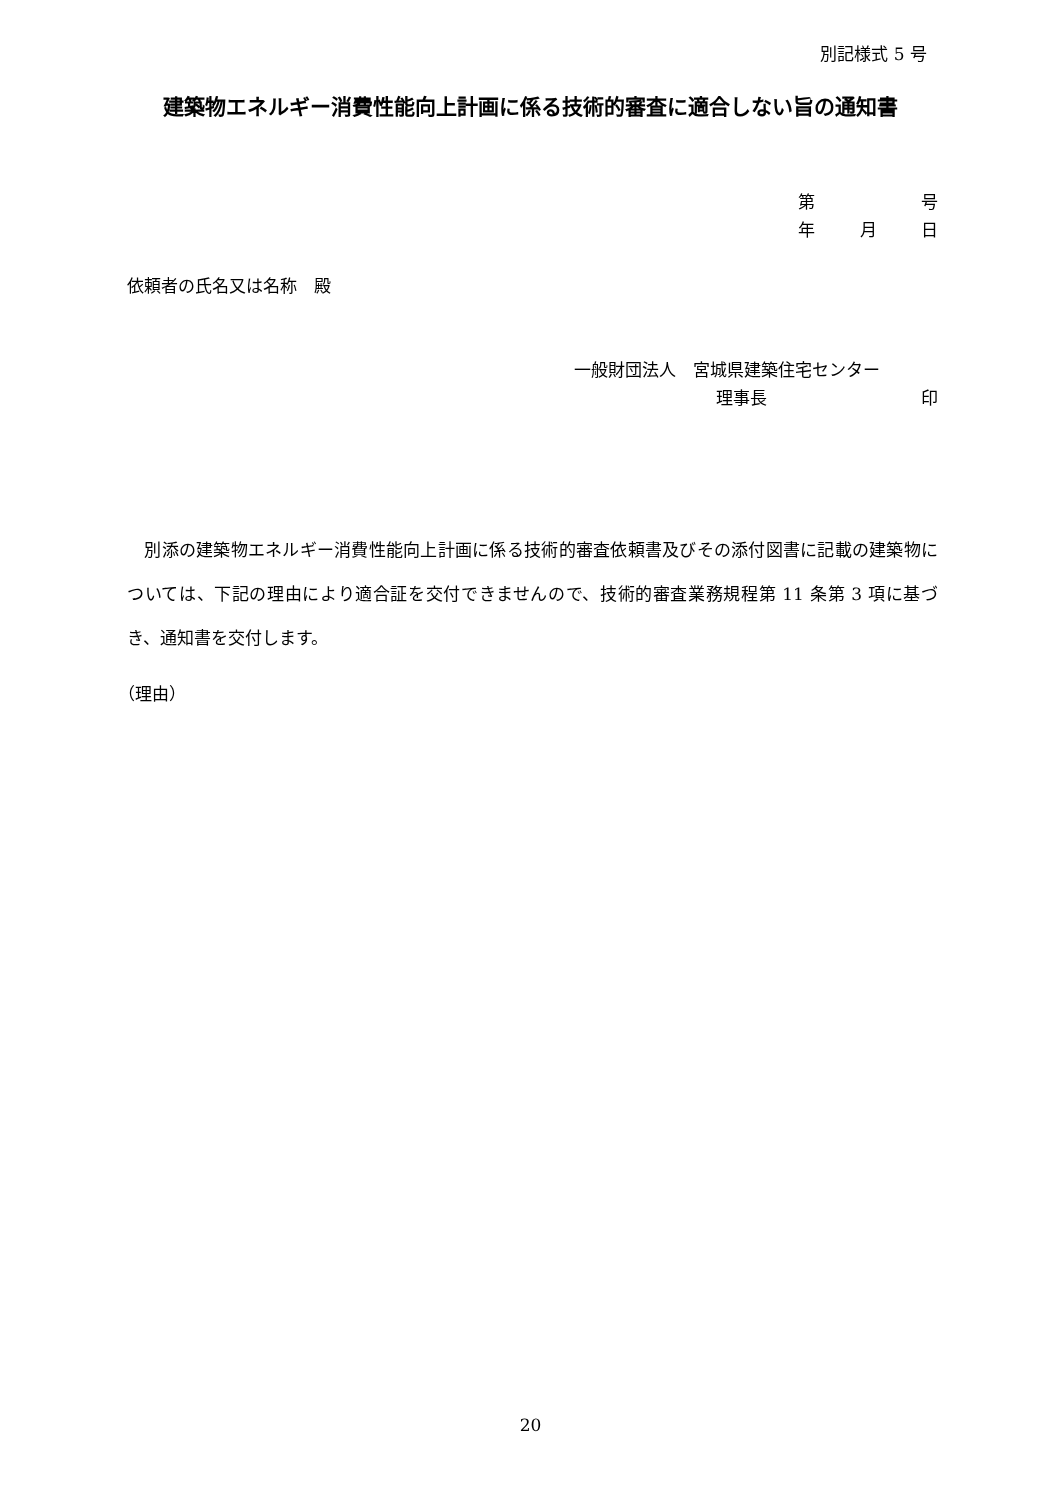別記様式 5 号
建築物エネルギー消費性能向上計画に係る技術的審査に適合しない旨の通知書
第 号
年 月 日
依頼者の氏名又は名称　殿
一般財団法人　宮城県建築住宅センター
理事長 印
　別添の建築物エネルギー消費性能向上計画に係る技術的審査依頼書及びその添付図書に記載の建築物については、下記の理由により適合証を交付できませんので、技術的審査業務規程第 11 条第 3 項に基づき、通知書を交付します。
（理由）
20